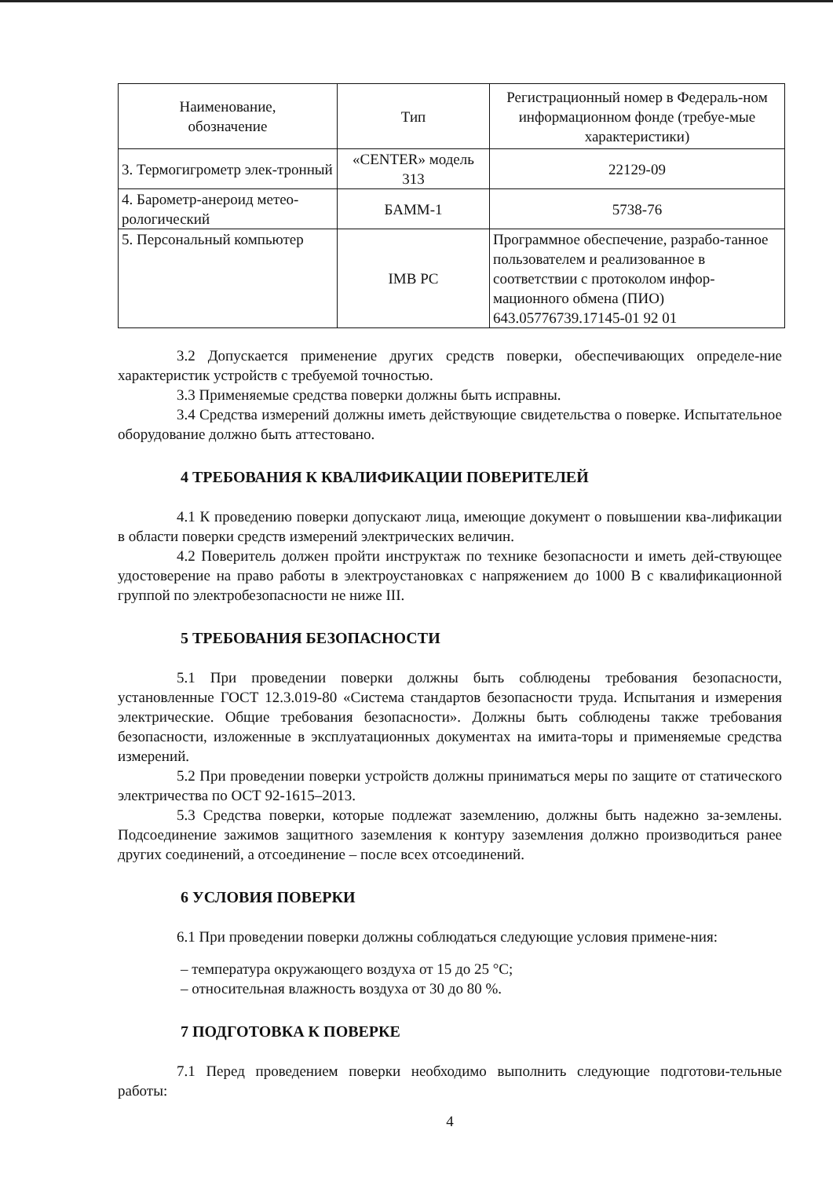| Наименование, обозначение | Тип | Регистрационный номер в Федераль-ном информационном фонде (требуе-мые характеристики) |
| --- | --- | --- |
| 3. Термогигрометр элек-тронный | «CENTER» модель 313 | 22129-09 |
| 4. Барометр-анероид метео-рологический | БАММ-1 | 5738-76 |
| 5. Персональный компьютер | IMB PC | Программное обеспечение, разрабо-танное пользователем и реализованное в соответствии с протоколом инфор-мационного обмена (ПИО) 643.05776739.17145-01 92 01 |
3.2 Допускается применение других средств поверки, обеспечивающих определе-ние характеристик устройств с требуемой точностью.
3.3 Применяемые средства поверки должны быть исправны.
3.4 Средства измерений должны иметь действующие свидетельства о поверке. Испытательное оборудование должно быть аттестовано.
4 ТРЕБОВАНИЯ К КВАЛИФИКАЦИИ ПОВЕРИТЕЛЕЙ
4.1 К проведению поверки допускают лица, имеющие документ о повышении ква-лификации в области поверки средств измерений электрических величин.
4.2 Поверитель должен пройти инструктаж по технике безопасности и иметь дей-ствующее удостоверение на право работы в электроустановках с напряжением до 1000 В с квалификационной группой по электробезопасности не ниже III.
5 ТРЕБОВАНИЯ БЕЗОПАСНОСТИ
5.1 При проведении поверки должны быть соблюдены требования безопасности, установленные ГОСТ 12.3.019-80 «Система стандартов безопасности труда. Испытания и измерения электрические. Общие требования безопасности». Должны быть соблюдены также требования безопасности, изложенные в эксплуатационных документах на имита-торы и применяемые средства измерений.
5.2 При проведении поверки устройств должны приниматься меры по защите от статического электричества по ОСТ 92-1615–2013.
5.3 Средства поверки, которые подлежат заземлению, должны быть надежно за-землены. Подсоединение зажимов защитного заземления к контуру заземления должно производиться ранее других соединений, а отсоединение – после всех отсоединений.
6 УСЛОВИЯ ПОВЕРКИ
6.1 При проведении поверки должны соблюдаться следующие условия примене-ния:
– температура окружающего воздуха от 15 до 25 °С;
– относительная влажность воздуха от 30 до 80 %.
7 ПОДГОТОВКА К ПОВЕРКЕ
7.1 Перед проведением поверки необходимо выполнить следующие подготови-тельные работы:
4